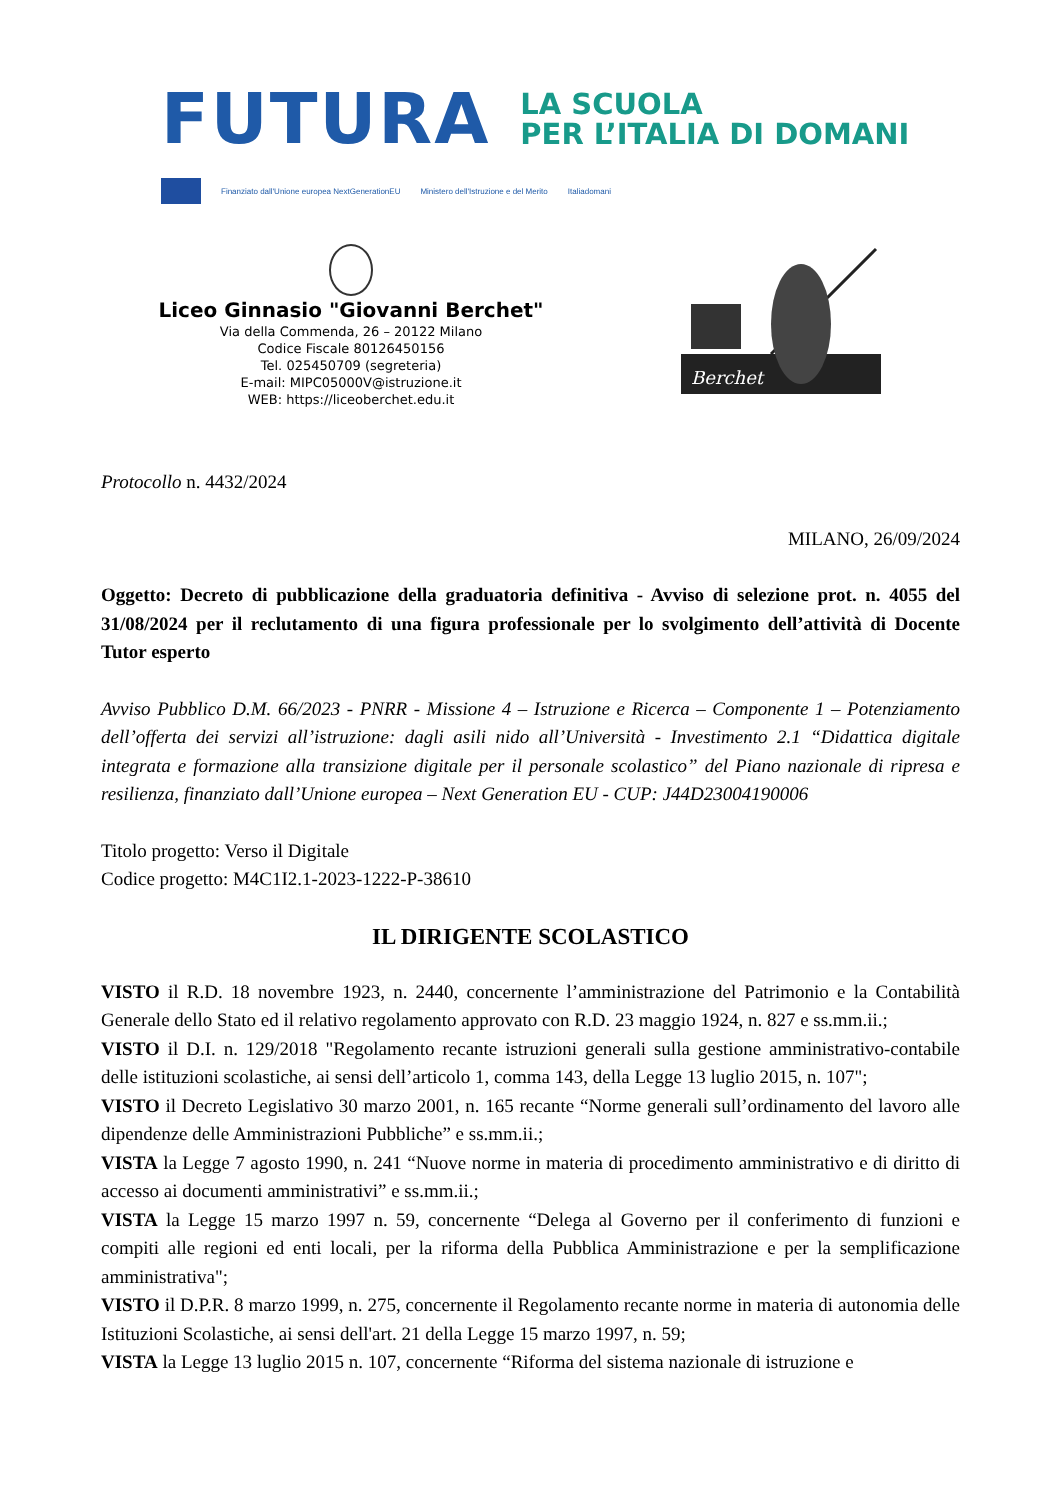FUTURA
LA SCUOLA
PER L’ITALIA DI DOMANI
Finanziato dall'Unione europea NextGenerationEU Ministero dell'Istruzione e del Merito Italiadomani
Liceo Ginnasio "Giovanni Berchet"
Via della Commenda, 26 – 20122 Milano
Codice Fiscale 80126450156
Tel. 025450709 (segreteria)
E-mail: MIPC05000V@istruzione.it
WEB: https://liceoberchet.edu.it
Berchet
Protocollo n. 4432/2024
MILANO, 26/09/2024
Oggetto: Decreto di pubblicazione della graduatoria definitiva - Avviso di selezione prot. n. 4055 del 31/08/2024 per il reclutamento di una figura professionale per lo svolgimento dell’attività di Docente Tutor esperto
Avviso Pubblico D.M. 66/2023 - PNRR - Missione 4 – Istruzione e Ricerca – Componente 1 – Potenziamento dell’offerta dei servizi all’istruzione: dagli asili nido all’Università - Investimento 2.1 “Didattica digitale integrata e formazione alla transizione digitale per il personale scolastico” del Piano nazionale di ripresa e resilienza, finanziato dall’Unione europea – Next Generation EU - CUP: J44D23004190006
Titolo progetto: Verso il Digitale
Codice progetto: M4C1I2.1-2023-1222-P-38610
IL DIRIGENTE SCOLASTICO
VISTO il R.D. 18 novembre 1923, n. 2440, concernente l’amministrazione del Patrimonio e la Contabilità Generale dello Stato ed il relativo regolamento approvato con R.D. 23 maggio 1924, n. 827 e ss.mm.ii.;
VISTO il D.I. n. 129/2018 "Regolamento recante istruzioni generali sulla gestione amministrativo-contabile delle istituzioni scolastiche, ai sensi dell’articolo 1, comma 143, della Legge 13 luglio 2015, n. 107";
VISTO il Decreto Legislativo 30 marzo 2001, n. 165 recante “Norme generali sull’ordinamento del lavoro alle dipendenze delle Amministrazioni Pubbliche” e ss.mm.ii.;
VISTA la Legge 7 agosto 1990, n. 241 “Nuove norme in materia di procedimento amministrativo e di diritto di accesso ai documenti amministrativi” e ss.mm.ii.;
VISTA la Legge 15 marzo 1997 n. 59, concernente “Delega al Governo per il conferimento di funzioni e compiti alle regioni ed enti locali, per la riforma della Pubblica Amministrazione e per la semplificazione amministrativa";
VISTO il D.P.R. 8 marzo 1999, n. 275, concernente il Regolamento recante norme in materia di autonomia delle Istituzioni Scolastiche, ai sensi dell'art. 21 della Legge 15 marzo 1997, n. 59;
VISTA la Legge 13 luglio 2015 n. 107, concernente “Riforma del sistema nazionale di istruzione e